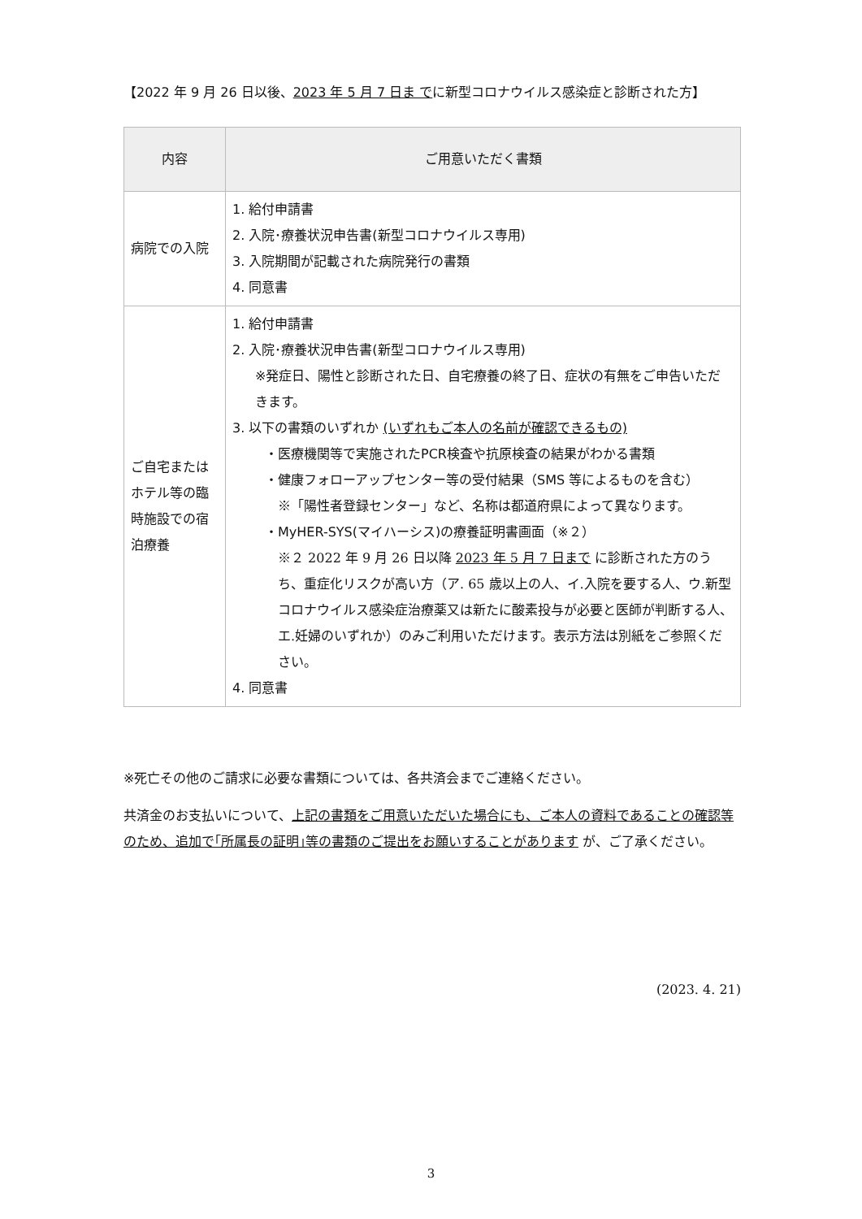【2022 年 9 月 26 日以後、2023 年 5 月 7 日ま でに新型コロナウイルス感染症と診断された方】
| 内容 | ご用意いただく書類 |
| --- | --- |
| 病院での入院 | 1. 給付申請書 2. 入院･療養状況申告書(新型コロナウイルス専用) 3. 入院期間が記載された病院発行の書類 4. 同意書 |
| ご自宅または ホテル等の臨 時施設での宿 泊療養 | 1. 給付申請書 2. 入院･療養状況申告書(新型コロナウイルス専用) ※発症日、陽性と診断された日、自宅療養の終了日、症状の有無をご申告いただきます。 3. 以下の書類のいずれか (いずれもご本人の名前が確認できるもの) ・医療機関等で実施されたPCR検査や抗原検査の結果がわかる書類 ・健康フォローアップセンター等の受付結果（SMS 等によるものを含む） ※「陽性者登録センター」など、名称は都道府県によって異なります。 ・MyHER-SYS(マイハーシス)の療養証明書画面（※２） ※２ 2022 年 9 月 26 日以降 2023 年 5 月 7 日まで に診断された方のうち、重症化リスクが高い方（ア. 65 歳以上の人、イ.入院を要する人、ウ.新型コロナウイルス感染症治療薬又は新たに酸素投与が必要と医師が判断する人、エ.妊婦のいずれか）のみご利用いただけます。表示方法は別紙をご参照ください。 4. 同意書 |
※死亡その他のご請求に必要な書類については、各共済会までご連絡ください。
共済金のお支払いについて、上記の書類をご用意いただいた場合にも、ご本人の資料であることの確認等のため、追加で｢所属長の証明｣等の書類のご提出をお願いすることがあります が、ご了承ください。
(2023. 4. 21)
3